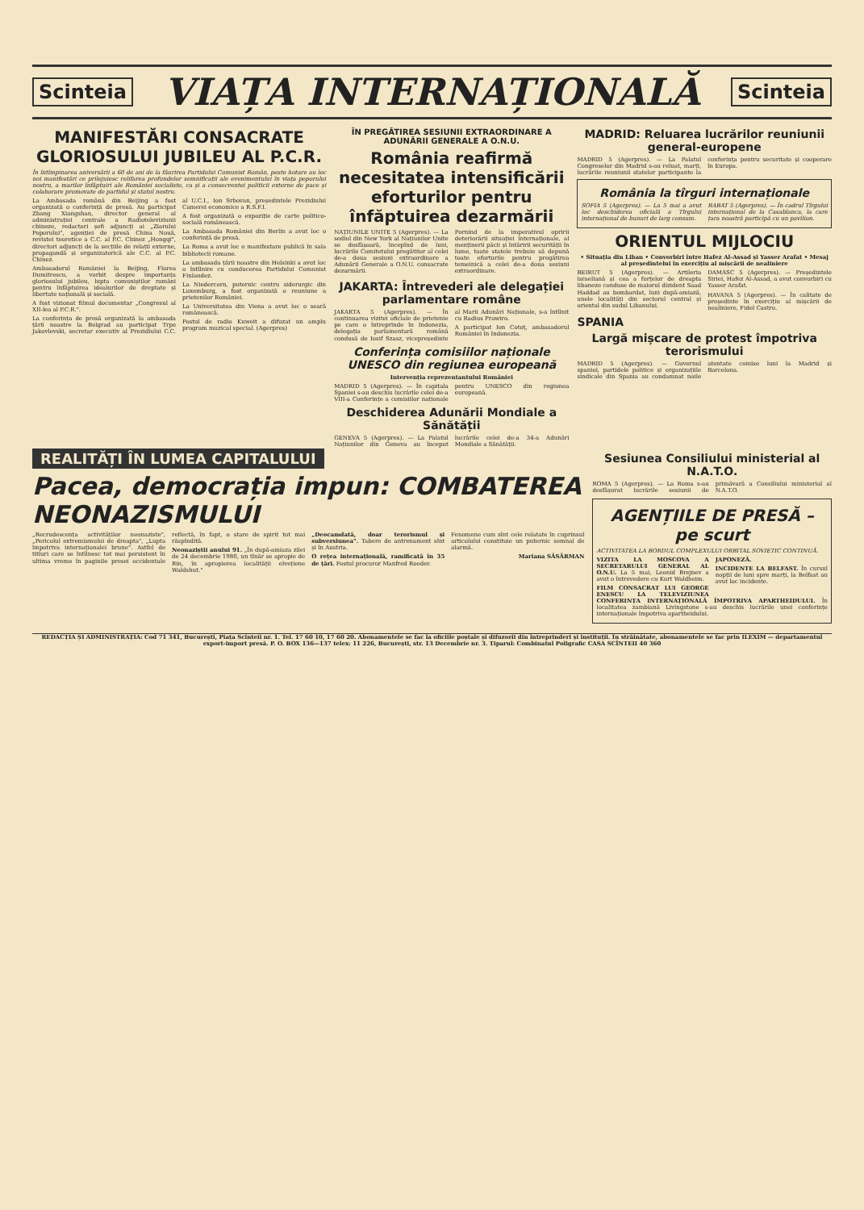Scinteia
VIAȚA INTERNAȚIONALĂ
Scinteia
MANIFESTĂRI CONSACRATE GLORIOSULUI JUBILEU AL P.C.R.
În întîmpinarea aniversării a 60 de ani de la făurirea Partidului Comunist Român, peste hotare au loc noi manifestări ce prilejuiesc relifarea profundelor semnificații ale evenimentului în viața poporului nostru, a marilor înfăptuiri ale României socialiste, ca și a consecventei politicii externe de pace și colaborare promovate de partidul și statul nostru.
La Ambasada română din Beijing a fost organizată o conferință de presă. Au participat Zhang Xiangshan, director general al administrației centrale a Radioteleviziunii chineze, redactori șefi adjuncți ai „Ziarului Poporului", agenției de presă China Nouă, revistei teoretice a C.C. al P.C. Chinez „Hongqi", directori adjuncți de la secțiile de relații externe, propagandă și organizatorică ale C.C. al P.C. Chinez.
Ambasadorul României la Beijing, Florea Dumitrescu, a vorbit despre importanța gloriosului jubileu, lupta comuniștilor români pentru înfăptuirea idealurilor de dreptate și libertate națională și socială.
A fost vizionat filmul documentar „Congresul al XII-lea al P.C.R.".
La conferința de presă organizată la ambasada țării noastre la Belgrad au participat Trpe Jakovlevski, secretar executiv al Prezidiului C.C. al U.C.I., Ion Srbovan, președintele Prezidiului Camerei economice a R.S.F.I.
A fost organizată o expoziție de carte politico-socială românească.
La Ambasada României din Berlin a avut loc o conferință de presă.
La Roma a avut loc o manifestare publică în sala bibliotecii romane.
La ambasada țării noastre din Helsinki a avut loc o întîlnire cu conducerea Partidului Comunist Finlandez.
La Niedercorn, puternic centru siderurgic din Luxemburg, a fost organizată o reuniune a prietenilor României.
La Universitatea din Viena a avut loc o seară românească.
Postul de radio Kuweit a difuzat un amplu program muzical special. (Agerpres)
ÎN PREGĂTIREA SESIUNII EXTRAORDINARE A ADUNĂRII GENERALE A O.N.U.
România reafirmă necesitatea intensificării eforturilor pentru înfăptuirea dezarmării
NAȚIUNILE UNITE 5 (Agerpres). — La sediul din New York al Națiunilor Unite se desfășoară, începînd de luni, lucrările Comitetului pregătitor al celei de-a doua sesiuni extraordinare a Adunării Generale a O.N.U. consacrate dezarmării.
Pornind de la imperativul opririi deteriorării situației internaționale, al menținerii păcii și întăririi securității în lume, toate statele trebuie să depună toate eforturile pentru pregătirea temeinică a celei de-a doua sesiuni extraordinare.
JAKARTA: Întrevederi ale delegației parlamentare române
JAKARTA 5 (Agerpres). — În continuarea vizitei oficiale de prietenie pe care o întreprinde în Indonezia, delegația parlamentară română condusă de Iosif Szasz, vicepreședinte al Marii Adunări Naționale, s-a întîlnit cu Radius Prawiro.
A participat Ion Cotoț, ambasadorul României în Indonezia.
Conferința comisiilor naționale UNESCO din regiunea europeană
Intervenția reprezentantului României
MADRID 5 (Agerpres). — În capitala Spaniei s-au deschis lucrările celei de-a VIII-a Conferințe a comisiilor naționale pentru UNESCO din regiunea europeană.
Deschiderea Adunării Mondiale a Sănătății
GENEVA 5 (Agerpres). — La Palatul Națiunilor din Geneva au început lucrările celei de-a 34-a Adunări Mondiale a Sănătății.
MADRID: Reluarea lucrărilor reuniunii general-europene
MADRID 5 (Agerpres). — La Palatul Congreselor din Madrid s-au reluat, marți, lucrările reuniunii statelor participante la conferința pentru securitate și cooperare în Europa.
România la tîrguri internaționale
SOFIA 5 (Agerpres). — La 5 mai a avut loc deschiderea oficială a Tîrgului internațional de bunuri de larg consum.
RABAT 5 (Agerpres). — În cadrul Tîrgului internațional de la Casablanca, la care țara noastră participă cu un pavilion.
ORIENTUL MIJLOCIU
• Situația din Liban • Convorbiri între Hafez Al-Assad și Yasser Arafat • Mesaj al președintelui în exercițiu al mișcării de nealiniere
BEIRUT 5 (Agerpres). — Artileria israeliană și cea a forțelor de dreapta libaneze conduse de maiorul dizident Saad Haddad au bombardat, luni după-amiază, unele localități din sectorul central și oriental din sudul Libanului.
DAMASC 5 (Agerpres). — Președintele Siriei, Hafez Al-Assad, a avut convorbiri cu Yasser Arafat.
HAVANA 5 (Agerpres). — În calitate de președinte în exercițiu al mișcării de nealiniere, Fidel Castro.
SPANIA
Largă mișcare de protest împotriva terorismului
MADRID 5 (Agerpres). — Guvernul spaniol, partidele politice și organizațiile sindicale din Spania au condamnat noile atentate comise luni la Madrid și Barcelona.
REALITĂȚI ÎN LUMEA CAPITALULUI
Pacea, democrația impun: COMBATEREA NEONAZISMULUI
„Recrudescența activităților neonaziste", „Pericolul extremismului de dreapta", „Lupta împotriva internaționalei brune". Astfel de titluri care se întîlnesc tot mai persistent în ultima vreme în paginile presei occidentale reflectă, în fapt, o stare de spirit tot mai răspîndită.
Neonaziștii anului 91. „În după-amiaza zilei de 24 decembrie 1980, un tînăr se apropie de Rin, în apropierea localității elvețiene Waldshut."
„Deocamdată, doar terorismul și subversiunea". Tabere de antrenament sînt și în Austria.
O rețea internațională, ramificată în 35 de țări. Fostul procuror Manfred Roeder.
Fenomene cum sînt cele relatate în cuprinsul articolului constituie un puternic semnal de alarmă.
Mariana SĂSĂRMAN
Sesiunea Consiliului ministerial al N.A.T.O.
ROMA 5 (Agerpres). — La Roma s-au desfășurat lucrările sesiunii de primăvară a Consiliului ministerial al N.A.T.O.
AGENȚIILE DE PRESĂ – pe scurt
ACTIVITATEA LA BORDUL COMPLEXULUI ORBITAL SOVIETIC CONTINUĂ.
VIZITA LA MOSCOVA A SECRETARULUI GENERAL AL O.N.U. La 5 mai, Leonid Brejnev a avut o întrevedere cu Kurt Waldheim.
FILM CONSACRAT LUI GEORGE ENESCU LA TELEVIZIUNEA JAPONEZĂ.
INCIDENTE LA BELFAST. În cursul nopții de luni spre marți, la Belfast au avut loc incidente.
CONFERINȚA INTERNAȚIONALĂ ÎMPOTRIVA APARTHEIDULUI. În localitatea zambiană Livingstone s-au deschis lucrările unei conferințe internaționale împotriva apartheidului.
REDACȚIA ȘI ADMINISTRAȚIA: Cod 71 341, București, Piața Scînteii nr. 1. Tel. 17 60 10, 17 60 20. Abonamentele se fac la oficiile poștale și difuzorii din întreprinderi și instituții. În străinătate, abonamentele se fac prin ILEXIM — departamentul export-import presă. P. O. BOX 136—137 telex: 11 226, București, str. 13 Decembrie nr. 3. Tiparul: Combinatul Poligrafic CASA SCÎNTEII 40 360